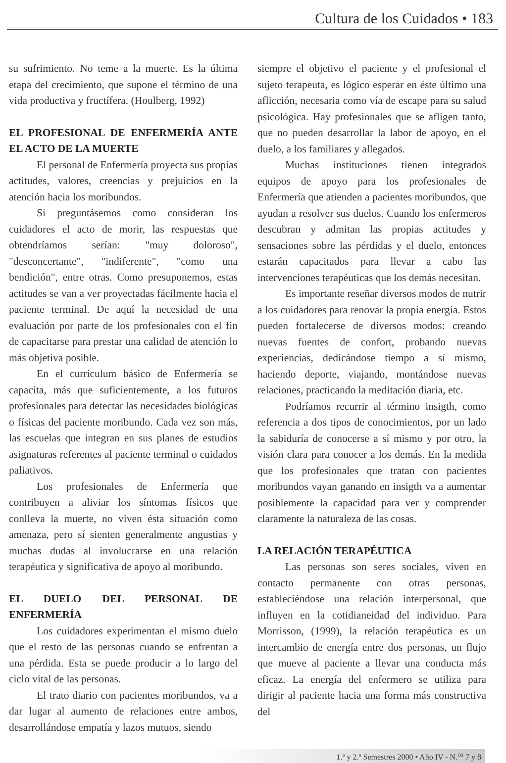Cultura de los Cuidados • 183
su sufrimiento. No teme a la muerte. Es la última etapa del crecimiento, que supone el término de una vida productiva y fructífera. (Houlberg, 1992)
EL PROFESIONAL DE ENFERMERÍA ANTE EL ACTO DE LA MUERTE
El personal de Enfermería proyecta sus propias actitudes, valores, creencias y prejuicios en la atención hacia los moribundos.
Si preguntásemos como consideran los cuidadores el acto de morir, las respuestas que obtendríamos serían: "muy doloroso", "desconcertante", "indiferente", "como una bendición", entre otras. Como presuponemos, estas actitudes se van a ver proyectadas fácilmente hacia el paciente terminal. De aquí la necesidad de una evaluación por parte de los profesionales con el fin de capacitarse para prestar una calidad de atención lo más objetiva posible.
En el currículum básico de Enfermería se capacita, más que suficientemente, a los futuros profesionales para detectar las necesidades biológicas o físicas del paciente moribundo. Cada vez son más, las escuelas que integran en sus planes de estudios asignaturas referentes al paciente terminal o cuidados paliativos.
Los profesionales de Enfermería que contribuyen a aliviar los síntomas físicos que conlleva la muerte, no viven ésta situación como amenaza, pero sí sienten generalmente angustias y muchas dudas al involucrarse en una relación terapéutica y significativa de apoyo al moribundo.
EL DUELO DEL PERSONAL DE ENFERMERÍA
Los cuidadores experimentan el mismo duelo que el resto de las personas cuando se enfrentan a una pérdida. Esta se puede producir a lo largo del ciclo vital de las personas.
El trato diario con pacientes moribundos, va a dar lugar al aumento de relaciones entre ambos, desarrollándose empatía y lazos mutuos, siendo
siempre el objetivo el paciente y el profesional el sujeto terapeuta, es lógico esperar en éste último una aflicción, necesaria como vía de escape para su salud psicológica. Hay profesionales que se afligen tanto, que no pueden desarrollar la labor de apoyo, en el duelo, a los familiares y allegados.
Muchas instituciones tienen integrados equipos de apoyo para los profesionales de Enfermería que atienden a pacientes moribundos, que ayudan a resolver sus duelos. Cuando los enfermeros descubran y admitan las propias actitudes y sensaciones sobre las pérdidas y el duelo, entonces estarán capacitados para llevar a cabo las intervenciones terapéuticas que los demás necesitan.
Es importante reseñar diversos modos de nutrir a los cuidadores para renovar la propia energía. Estos pueden fortalecerse de diversos modos: creando nuevas fuentes de confort, probando nuevas experiencias, dedicándose tiempo a sí mismo, haciendo deporte, viajando, montándose nuevas relaciones, practicando la meditación diaria, etc.
Podríamos recurrir al término insigth, como referencia a dos tipos de conocimientos, por un lado la sabiduría de conocerse a sí mismo y por otro, la visión clara para conocer a los demás. En la medida que los profesionales que tratan con pacientes moribundos vayan ganando en insigth va a aumentar posiblemente la capacidad para ver y comprender claramente la naturaleza de las cosas.
LA RELACIÓN TERAPÉUTICA
Las personas son seres sociales, viven en contacto permanente con otras personas, estableciéndose una relación interpersonal, que influyen en la cotidianeidad del individuo. Para Morrisson, (1999), la relación terapéutica es un intercambio de energía entre dos personas, un flujo que mueve al paciente a llevar una conducta más eficaz. La energía del enfermero se utiliza para dirigir al paciente hacia una forma más constructiva del
1.º y 2.º Semestres 2000 • Año IV - N.<sup>os</sup> 7 y 8